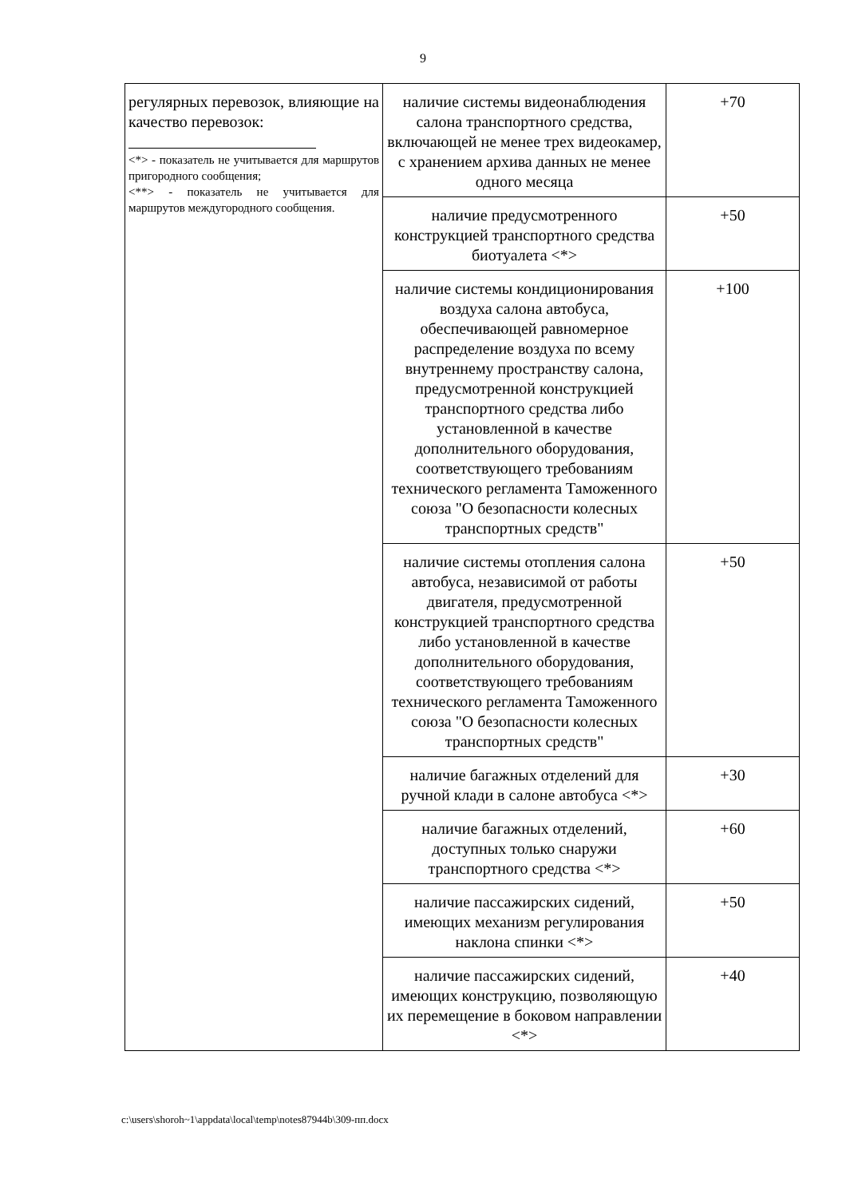9
| регулярных перевозок, влияющие на качество перевозок: <*> - показатель не учитывается для маршрутов пригородного сообщения; <**> - показатель не учитывается для маршрутов междугородного сообщения. | наличие системы видеонаблюдения салона транспортного средства, включающей не менее трех видеокамер, с хранением архива данных не менее одного месяца | +70 |
| | наличие предусмотренного конструкцией транспортного средства биотуалета <*> | +50 |
| | наличие системы кондиционирования воздуха салона автобуса, обеспечивающей равномерное распределение воздуха по всему внутреннему пространству салона, предусмотренной конструкцией транспортного средства либо установленной в качестве дополнительного оборудования, соответствующего требованиям технического регламента Таможенного союза "О безопасности колесных транспортных средств" | +100 |
| | наличие системы отопления салона автобуса, независимой от работы двигателя, предусмотренной конструкцией транспортного средства либо установленной в качестве дополнительного оборудования, соответствующего требованиям технического регламента Таможенного союза "О безопасности колесных транспортных средств" | +50 |
| | наличие багажных отделений для ручной клади в салоне автобуса <*> | +30 |
| | наличие багажных отделений, доступных только снаружи транспортного средства <*> | +60 |
| | наличие пассажирских сидений, имеющих механизм регулирования наклона спинки <*> | +50 |
| | наличие пассажирских сидений, имеющих конструкцию, позволяющую их перемещение в боковом направлении <*> | +40 |
c:\users\shoroh~1\appdata\local\temp\notes87944b\309-пп.docx